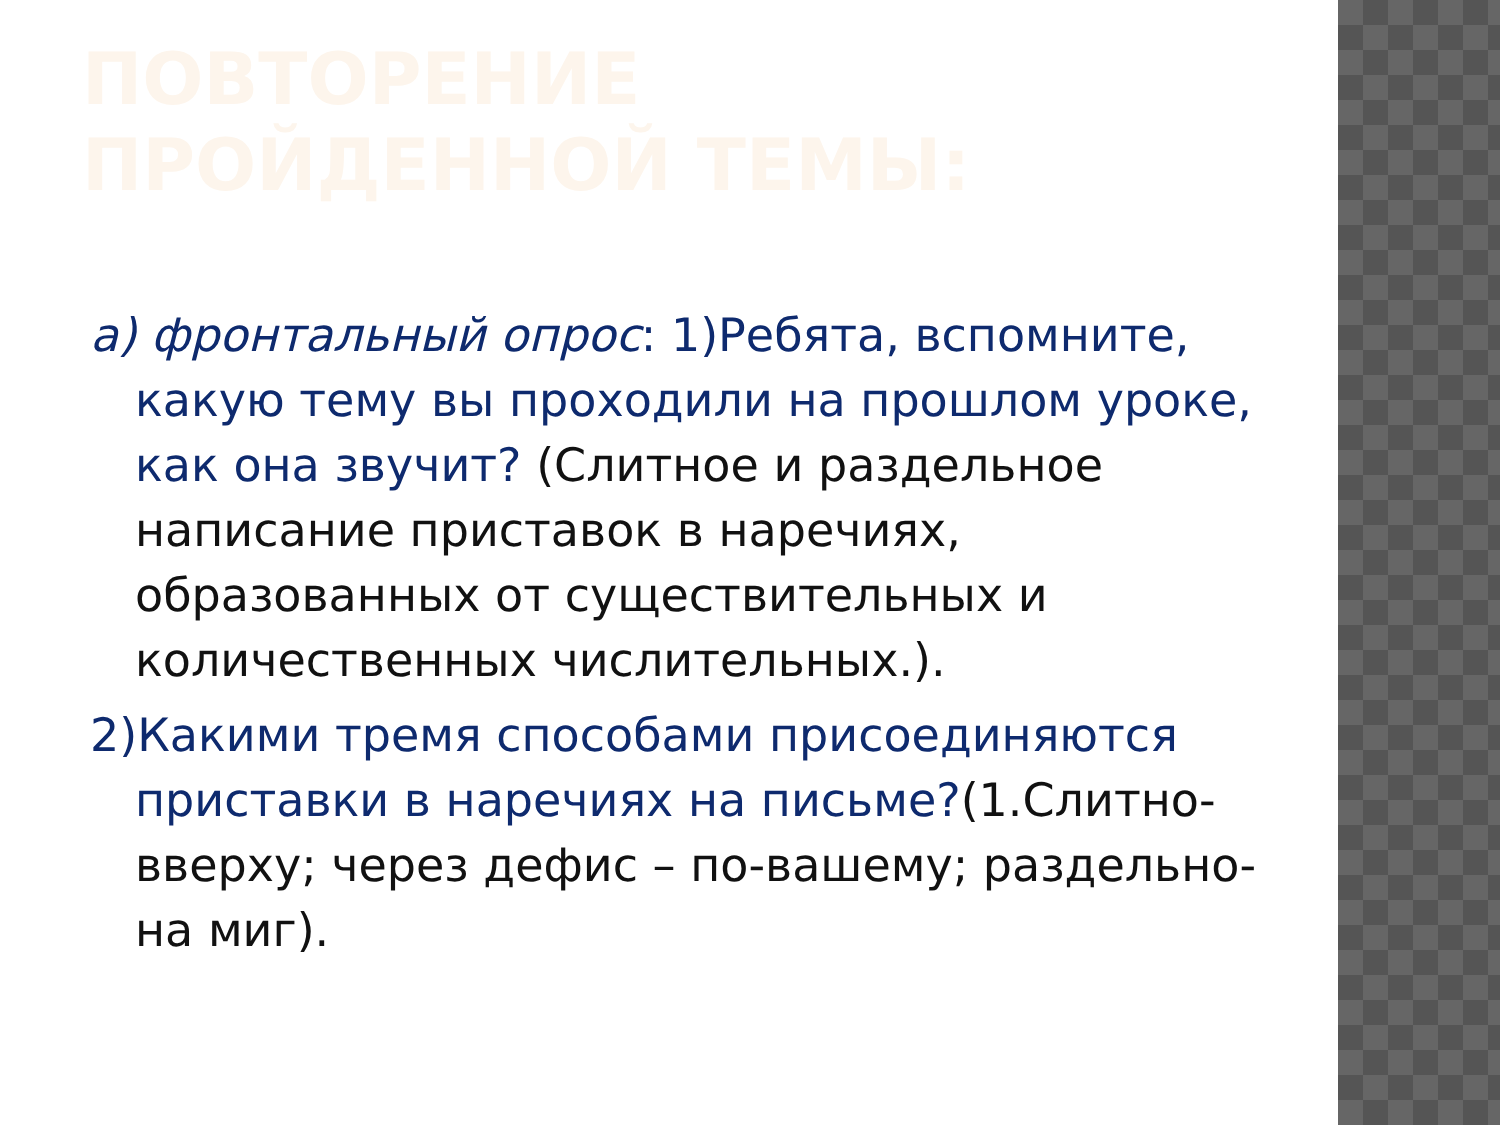ПОВТОРЕНИЕ ПРОЙДЕННОЙ ТЕМЫ:
а) фронтальный опрос: 1)Ребята, вспомните, какую тему вы проходили на прошлом уроке, как она звучит? (Слитное и раздельное написание приставок в наречиях, образованных от существительных и количественных числительных.).
2)Какими тремя способами присоединяются приставки в наречиях на письме?(1.Слитно- вверху; через дефис – по-вашему; раздельно- на миг).